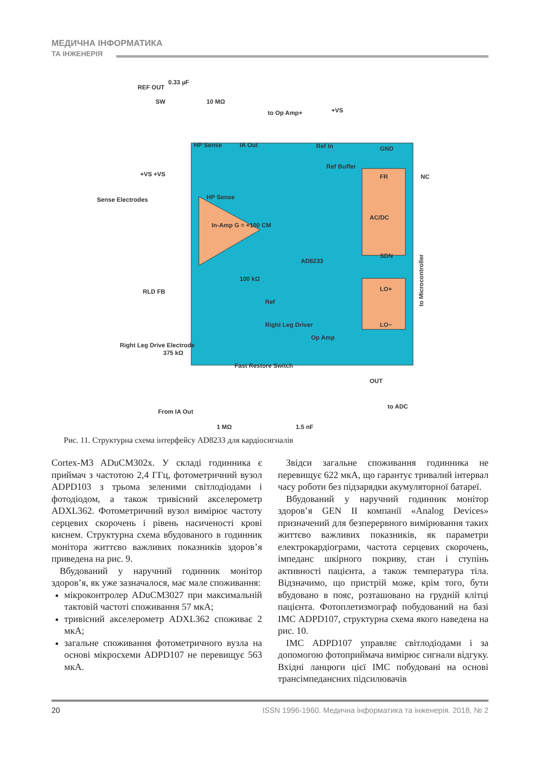МЕДИЧНА ІНФОРМАТИКА
ТА ІНЖЕНЕРІЯ
REF OUT
0.33 µF
SW
10 MΩ
to Op Amp+
+VS
HP Sense
IA Out
Ref In
GND
Ref Buffer
FR
NC
+VS +VS
Sense Electrodes
HP Sense
In-Amp G = +100 CM
AC/DC
AD8233
SDN
100 kΩ
RLD FB
Ref
LO+
Right Leg Driver
LO−
Right Leg Drive Electrode
375 kΩ
Op Amp
Fast Restore Switch
OUT
to ADC
From IA Out
1 MΩ
1.5 nF
to Microcontroller
Рис. 11. Структурна схема інтерфейсу AD8233 для кардіосигналів
Cortex-M3 ADuCM302x. У складі годинника є приймач з частотою 2,4 ГГц, фотометричний вузол ADPD103 з трьома зеленими світлодіодами і фотодіодом, а також тривісний акселерометр ADXL362. Фотометричний вузол вимірює частоту серцевих скорочень і рівень насиченості крові киснем. Структурна схема вбудованого в годинник монітора життєво важливих показників здоров’я приведена на рис. 9.
Вбудований у наручний годинник монітор здоров’я, як уже зазначалося, має мале споживання:
мікроконтролер ADuCM3027 при максимальній тактовій частоті споживання 57 мкА;
тривісний акселерометр ADXL362 споживає 2 мкА;
загальне споживання фотометричного вузла на основі мікросхеми ADPD107 не перевищує 563 мкА.
Звідси загальне споживання годинника не перевищує 622 мкА, що гарантує тривалий інтервал часу роботи без підзарядки акумуляторної батареї.
Вбудований у наручний годинник монітор здоров’я GEN II компанії «Analog Devices» призначений для безперервного вимірювання таких життєво важливих показників, як параметри електрокардіограми, частота серцевих скорочень, імпеданс шкірного покриву, стан і ступінь активності пацієнта, а також температура тіла. Відзначимо, що пристрій може, крім того, бути вбудовано в пояс, розташовано на грудній клітці пацієнта. Фотоплетизмограф побудований на базі ІМС ADPD107, структурна схема якого наведена на рис. 10.
ІМС ADPD107 управляє світлодіодами і за допомогою фотоприймача вимірює сигнали відгуку. Вхідні ланцюги цієї ІМС побудовані на основі трансімпедансних підсилювачів
20 ISSN 1996-1960. Медична інформатика та інженерія. 2018, № 2